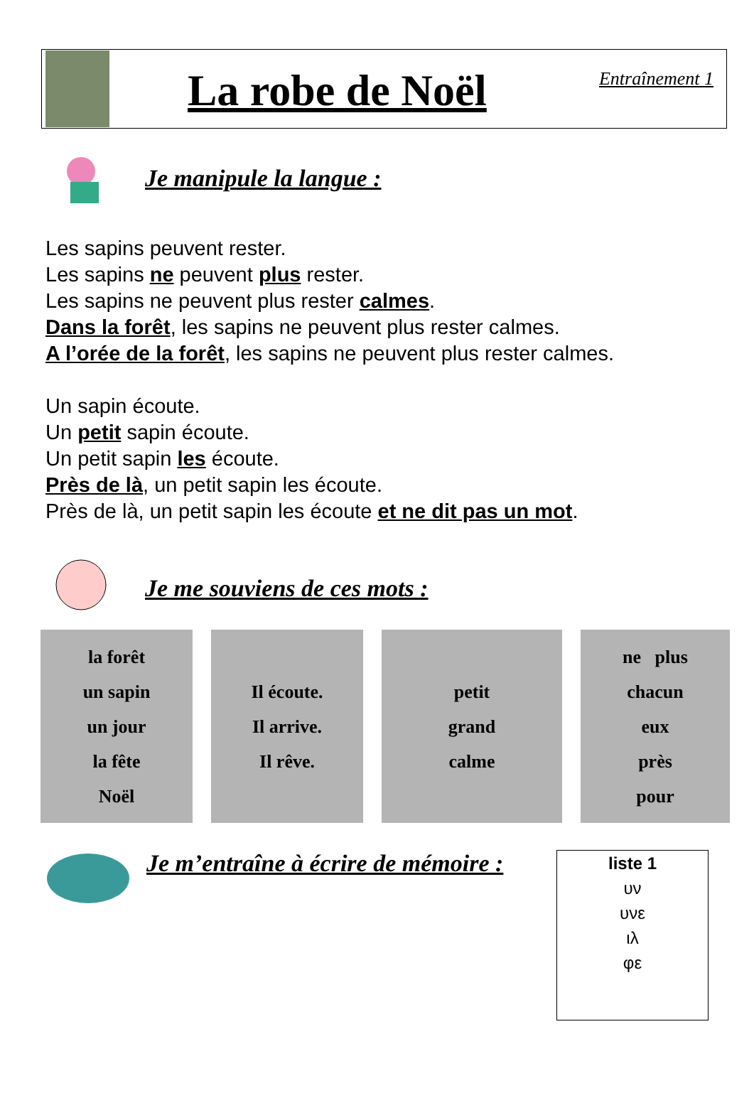La robe de Noël
Entraînement 1
Je manipule la langue :
Les sapins peuvent rester.
Les sapins ne peuvent plus rester.
Les sapins ne peuvent plus rester calmes.
Dans la forêt, les sapins ne peuvent plus rester calmes.
A l’orée de la forêt, les sapins ne peuvent plus rester calmes.
Un sapin écoute.
Un petit sapin écoute.
Un petit sapin les écoute.
Près de là, un petit sapin les écoute.
Près de là, un petit sapin les écoute et ne dit pas un mot.
Je me souviens de ces mots :
| la forêt un sapin un jour la fête Noël | | Il écoute. Il arrive. Il rêve. | | petit grand calme | | ne plus chacun eux près pour |
Je m’entraîne à écrire de mémoire :
liste 1
υν
υνε
ιλ
φε